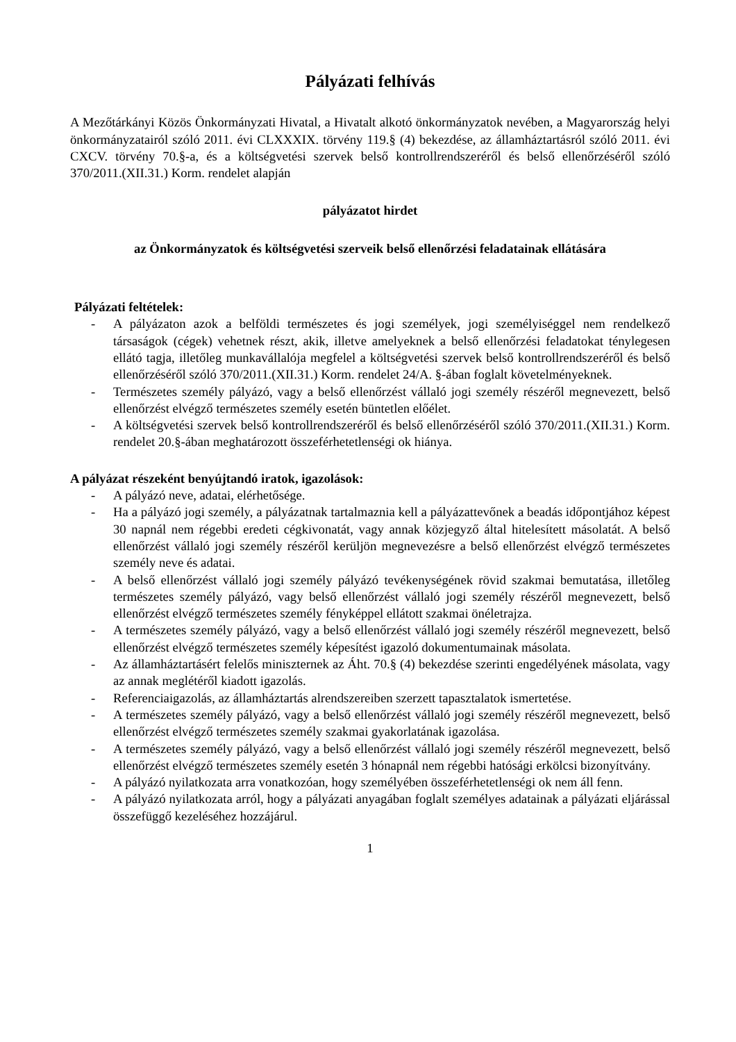Pályázati felhívás
A Mezőtárkányi Közös Önkormányzati Hivatal, a Hivatalt alkotó önkormányzatok nevében, a Magyarország helyi önkormányzatairól szóló 2011. évi CLXXXIX. törvény 119.§ (4) bekezdése, az államháztartásról szóló 2011. évi CXCV. törvény 70.§-a, és a költségvetési szervek belső kontrollrendszeréről és belső ellenőrzéséről szóló 370/2011.(XII.31.) Korm. rendelet alapján
pályázatot hirdet
az Önkormányzatok és költségvetési szerveik belső ellenőrzési feladatainak ellátására
Pályázati feltételek:
- A pályázaton azok a belföldi természetes és jogi személyek, jogi személyiséggel nem rendelkező társaságok (cégek) vehetnek részt, akik, illetve amelyeknek a belső ellenőrzési feladatokat ténylegesen ellátó tagja, illetőleg munkavállalója megfelel a költségvetési szervek belső kontrollrendszeréről és belső ellenőrzéséről szóló 370/2011.(XII.31.) Korm. rendelet 24/A. §-ában foglalt követelményeknek.
- Természetes személy pályázó, vagy a belső ellenőrzést vállaló jogi személy részéről megnevezett, belső ellenőrzést elvégző természetes személy esetén büntetlen előélet.
- A költségvetési szervek belső kontrollrendszeréről és belső ellenőrzéséről szóló 370/2011.(XII.31.) Korm. rendelet 20.§-ában meghatározott összeférhetetlenségi ok hiánya.
A pályázat részeként benyújtandó iratok, igazolások:
- A pályázó neve, adatai, elérhetősége.
- Ha a pályázó jogi személy, a pályázatnak tartalmaznia kell a pályázattevőnek a beadás időpontjához képest 30 napnál nem régebbi eredeti cégkivonatát, vagy annak közjegyző által hitelesített másolatát. A belső ellenőrzést vállaló jogi személy részéről kerüljön megnevezésre a belső ellenőrzést elvégző természetes személy neve és adatai.
- A belső ellenőrzést vállaló jogi személy pályázó tevékenységének rövid szakmai bemutatása, illetőleg természetes személy pályázó, vagy belső ellenőrzést vállaló jogi személy részéről megnevezett, belső ellenőrzést elvégző természetes személy fényképpel ellátott szakmai önéletrajza.
- A természetes személy pályázó, vagy a belső ellenőrzést vállaló jogi személy részéről megnevezett, belső ellenőrzést elvégző természetes személy képesítést igazoló dokumentumainak másolata.
- Az államháztartásért felelős miniszternek az Áht. 70.§ (4) bekezdése szerinti engedélyének másolata, vagy az annak meglétéről kiadott igazolás.
- Referenciaigazolás, az államháztartás alrendszereiben szerzett tapasztalatok ismertetése.
- A természetes személy pályázó, vagy a belső ellenőrzést vállaló jogi személy részéről megnevezett, belső ellenőrzést elvégző természetes személy szakmai gyakorlatának igazolása.
- A természetes személy pályázó, vagy a belső ellenőrzést vállaló jogi személy részéről megnevezett, belső ellenőrzést elvégző természetes személy esetén 3 hónapnál nem régebbi hatósági erkölcsi bizonyítvány.
- A pályázó nyilatkozata arra vonatkozóan, hogy személyében összeférhetetlenségi ok nem áll fenn.
- A pályázó nyilatkozata arról, hogy a pályázati anyagában foglalt személyes adatainak a pályázati eljárással összefüggő kezeléséhez hozzájárul.
1